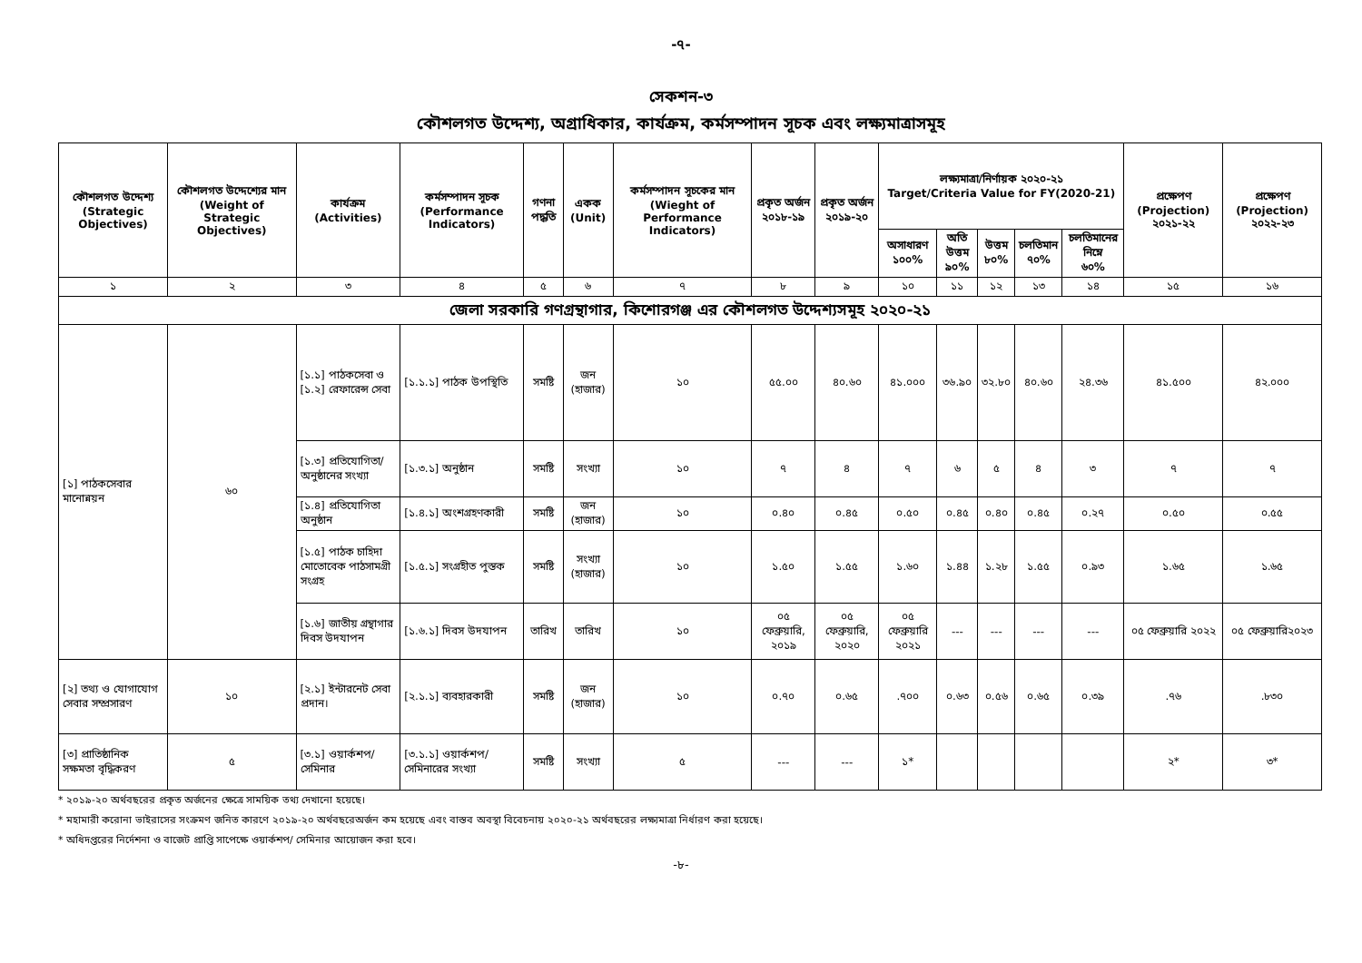-৭-
সেকশন-৩
কৌশলগত উদ্দেশ্য, অগ্রাধিকার, কার্যক্রম, কর্মসম্পাদন সূচক এবং লক্ষ্যমাত্রাসমূহ
| কৌশলগত উদ্দেশ্য (Strategic Objectives) | কৌশলগত উদ্দেশ্যের মান (Weight of Strategic Objectives) | কার্যক্রম (Activities) | কর্মসম্পাদন সূচক (Performance Indicators) | গণনা পদ্ধতি | একক (Unit) | কর্মসম্পাদন সূচকের মান (Wieght of Performance Indicators) | প্রকৃত অর্জন ২০১৮-১৯ | প্রকৃত অর্জন ২০১৯-২০ | লক্ষ্যমাত্রা/নির্ণায়ক ২০২০-২১ Target/Criteria Value for FY(2020-21) | | | | | প্রক্ষেপণ (Projection) ২০২১-২২ | প্রক্ষেপণ (Projection) ২০২২-২৩ |
| --- | --- | --- | --- | --- | --- | --- | --- | --- | --- | --- | --- | --- | --- | --- | --- |
| | | | | | | | | | অসাধারণ ১০০% | অতি উত্তম ৯০% | উত্তম ৮০% | চলতিমান ৭০% | চলতিমানের নিম্নে ৬০% | | |
| ১ | ২ | ৩ | ৪ | ৫ | ৬ | ৭ | ৮ | ৯ | ১০ | ১১ | ১২ | ১৩ | ১৪ | ১৫ | ১৬ |
| জেলা সরকারি গণগ্রন্থাগার, কিশোরগঞ্জ এর কৌশলগত উদ্দেশ্যসমূহ ২০২০-২১ | | | | | | | | | | | | | | | |
| [১] পাঠকসেবার মানোন্নয়ন | ৬০ | [১.১] পাঠকসেবা ও [১.২] রেফারেন্স সেবা | [১.১.১] পাঠক উপস্থিতি | সমষ্টি | জন (হাজার) | ১০ | ৫৫.০০ | ৪০.৬০ | ৪১.০০০ | ৩৬.৯০ | ৩২.৮০ | ৪০.৬০ | ২৪.৩৬ | ৪১.৫০০ | ৪২.০০০ |
| | | [১.৩] প্রতিযোগিতা/অনুষ্ঠানের সংখ্যা | [১.৩.১] অনুষ্ঠান | সমষ্টি | সংখ্যা | ১০ | ৭ | ৪ | ৭ | ৬ | ৫ | ৪ | ৩ | ৭ | ৭ |
| | | [১.৪] প্রতিযোগিতা অনুষ্ঠান | [১.৪.১] অংশগ্রহণকারী | সমষ্টি | জন (হাজার) | ১০ | ০.৪০ | ০.৪৫ | ০.৫০ | ০.৪৫ | ০.৪০ | ০.৪৫ | ০.২৭ | ০.৫০ | ০.৫৫ |
| | | [১.৫] পাঠক চাহিদা মোতোবেক পাঠসামগ্রী সংগ্রহ | [১.৫.১] সংগ্রহীত পুস্তক | সমষ্টি | সংখ্যা (হাজার) | ১০ | ১.৫০ | ১.৫৫ | ১.৬০ | ১.৪৪ | ১.২৮ | ১.৫৫ | ০.৯৩ | ১.৬৫ | ১.৬৫ |
| | | [১.৬] জাতীয় গ্রন্থাগার দিবস উদযাপন | [১.৬.১] দিবস উদযাপন | তারিখ | তারিখ | ১০ | ০৫ ফেব্রুয়ারি, ২০১৯ | ০৫ ফেব্রুয়ারি, ২০২০ | ০৫ ফেব্রুয়ারি ২০২১ | --- | --- | --- | --- | ০৫ ফেব্রুয়ারি ২০২২ | ০৫ ফেব্রুয়ারি২০২৩ |
| [২] তথ্য ও যোগাযোগ সেবার সম্প্রসারণ | ১০ | [২.১] ইন্টারনেট সেবা প্রদান। | [২.১.১] ব্যবহারকারী | সমষ্টি | জন (হাজার) | ১০ | ০.৭০ | ০.৬৫ | .৭০০ | ০.৬৩ | ০.৫৬ | ০.৬৫ | ০.৩৯ | .৭৬ | .৮৩০ |
| [৩] প্রাতিষ্ঠানিক সক্ষমতা বৃদ্ধিকরণ | ৫ | [৩.১] ওয়ার্কশপ/ সেমিনার | [৩.১.১] ওয়ার্কশপ/ সেমিনারের সংখ্যা | সমষ্টি | সংখ্যা | ৫ | --- | --- | ১* | | | | | ২* | ৩* |
* ২০১৯-২০ অর্থবছরের প্রকৃত অর্জনের ক্ষেত্রে সাময়িক তথ্য দেখানো হয়েছে।
* মহামারী করোনা ভাইরাসের সংক্রমণ জনিত কারণে ২০১৯-২০ অর্থবছরেঅর্জন কম হয়েছে এবং বাস্তব অবস্থা বিবেচনায় ২০২০-২১ অর্থবছরের লক্ষ্যমাত্রা নির্ধারণ করা হয়েছে।
* অধিদপ্তরের নির্দেশনা ও বাজেট প্রাপ্তি সাপেক্ষে ওয়ার্কশপ/ সেমিনার আয়োজন করা হবে।
-৮-